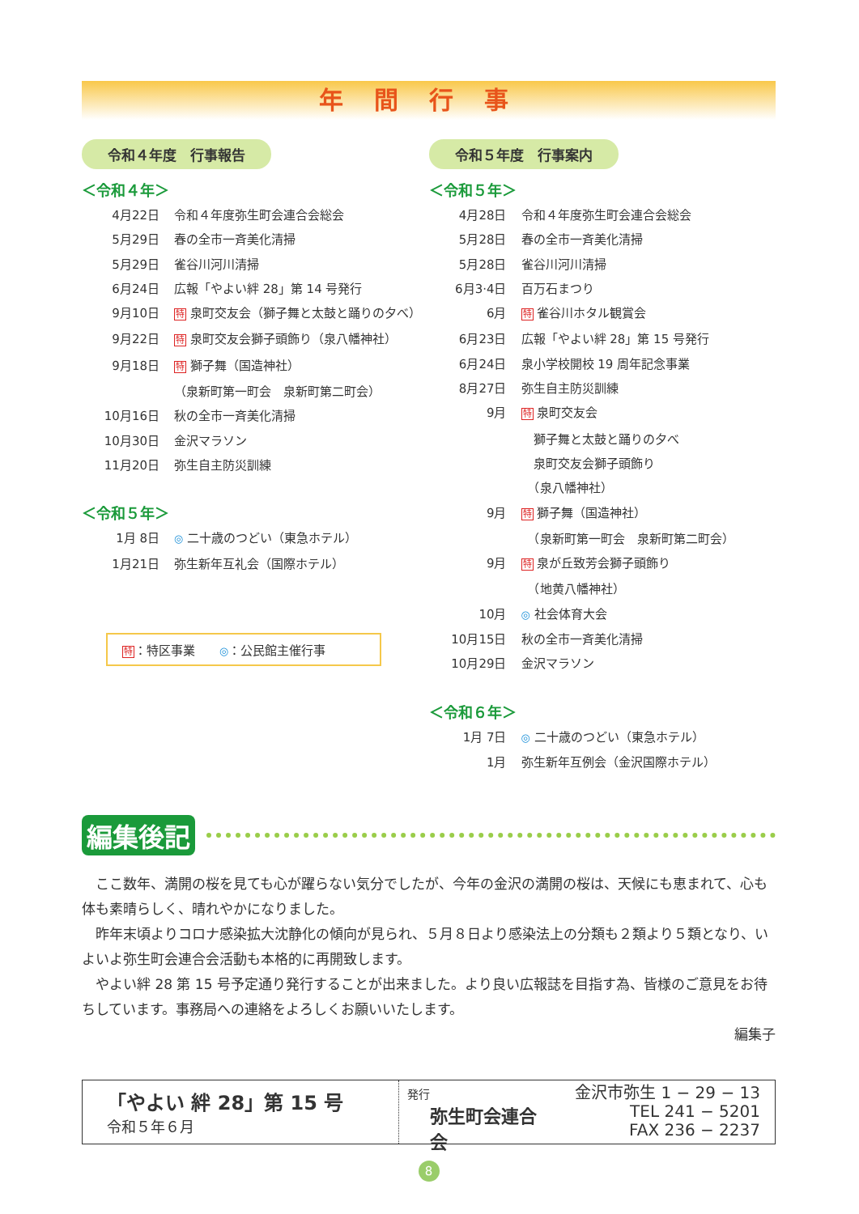年間行事
令和４年度　行事報告
＜令和４年＞
4月22日 令和４年度弥生町会連合会総会
5月29日 春の全市一斉美化清掃
5月29日 雀谷川河川清掃
6月24日 広報「やよい絆 28」第 14 号発行
9月10日 特 泉町交友会（獅子舞と太鼓と踊りの夕べ）
9月22日 特 泉町交友会獅子頭飾り（泉八幡神社）
9月18日 特 獅子舞（国造神社）
（泉新町第一町会　泉新町第二町会）
10月16日 秋の全市一斉美化清掃
10月30日 金沢マラソン
11月20日 弥生自主防災訓練
＜令和５年＞
1月 8日 ◎ 二十歳のつどい（東急ホテル）
1月21日 弥生新年互礼会（国際ホテル）
特：特区事業　　◎：公民館主催行事
令和５年度　行事案内
＜令和５年＞
4月28日 令和４年度弥生町会連合会総会
5月28日 春の全市一斉美化清掃
5月28日 雀谷川河川清掃
6月3·4日 百万石まつり
6月 特 雀谷川ホタル観賞会
6月23日 広報「やよい絆 28」第 15 号発行
6月24日 泉小学校開校 19 周年記念事業
8月27日 弥生自主防災訓練
9月 特 泉町交友会
　獅子舞と太鼓と踊りの夕べ
　泉町交友会獅子頭飾り
　（泉八幡神社）
9月 特 獅子舞（国造神社）
　（泉新町第一町会　泉新町第二町会）
9月 特 泉が丘致芳会獅子頭飾り
　（地黄八幡神社）
10月 ◎ 社会体育大会
10月15日 秋の全市一斉美化清掃
10月29日 金沢マラソン
＜令和６年＞
1月 7日 ◎ 二十歳のつどい（東急ホテル）
1月 弥生新年互例会（金沢国際ホテル）
編集後記
　ここ数年、満開の桜を見ても心が躍らない気分でしたが、今年の金沢の満開の桜は、天候にも恵まれて、心も体も素晴らしく、晴れやかになりました。
　昨年末頃よりコロナ感染拡大沈静化の傾向が見られ、５月８日より感染法上の分類も２類より５類となり、いよいよ弥生町会連合会活動も本格的に再開致します。
　やよい絆 28 第 15 号予定通り発行することが出来ました。より良い広報誌を目指す為、皆様のご意見をお待ちしています。事務局への連絡をよろしくお願いいたします。
編集子
「やよい 絆 28」第 15 号
令和５年６月
発行
弥生町会連合会
金沢市弥生 1 − 29 − 13
TEL 241 − 5201
FAX 236 − 2237
8